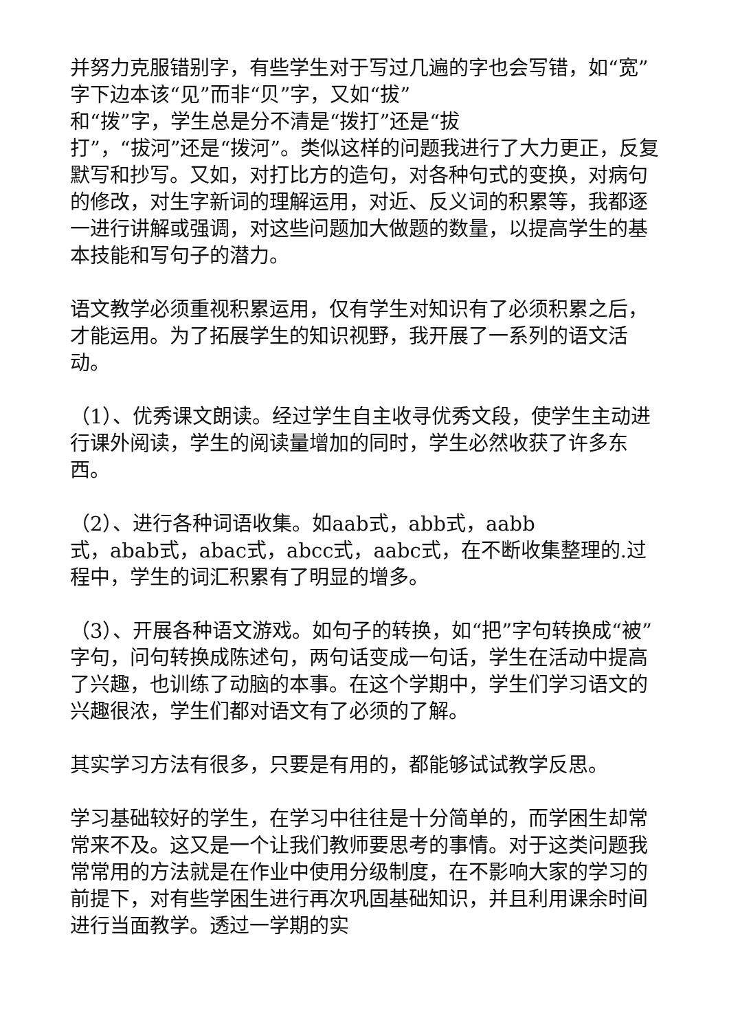并努力克服错别字，有些学生对于写过几遍的字也会写错，如“宽”字下边本该“见”而非“贝”字，又如“拔”
和“拨”字，学生总是分不清是“拨打”还是“拔
打”，“拔河”还是“拨河”。类似这样的问题我进行了大力更正，反复默写和抄写。又如，对打比方的造句，对各种句式的变换，对病句的修改，对生字新词的理解运用，对近、反义词的积累等，我都逐一进行讲解或强调，对这些问题加大做题的数量，以提高学生的基本技能和写句子的潜力。
语文教学必须重视积累运用，仅有学生对知识有了必须积累之后，才能运用。为了拓展学生的知识视野，我开展了一系列的语文活动。
（1）、优秀课文朗读。经过学生自主收寻优秀文段，使学生主动进行课外阅读，学生的阅读量增加的同时，学生必然收获了许多东西。
（2）、进行各种词语收集。如aab式，abb式，aabb
式，abab式，abac式，abcc式，aabc式，在不断收集整理的.过程中，学生的词汇积累有了明显的增多。
（3）、开展各种语文游戏。如句子的转换，如“把”字句转换成“被”字句，问句转换成陈述句，两句话变成一句话，学生在活动中提高了兴趣，也训练了动脑的本事。在这个学期中，学生们学习语文的兴趣很浓，学生们都对语文有了必须的了解。
其实学习方法有很多，只要是有用的，都能够试试教学反思。
学习基础较好的学生，在学习中往往是十分简单的，而学困生却常常来不及。这又是一个让我们教师要思考的事情。对于这类问题我常常用的方法就是在作业中使用分级制度，在不影响大家的学习的前提下，对有些学困生进行再次巩固基础知识，并且利用课余时间进行当面教学。透过一学期的实